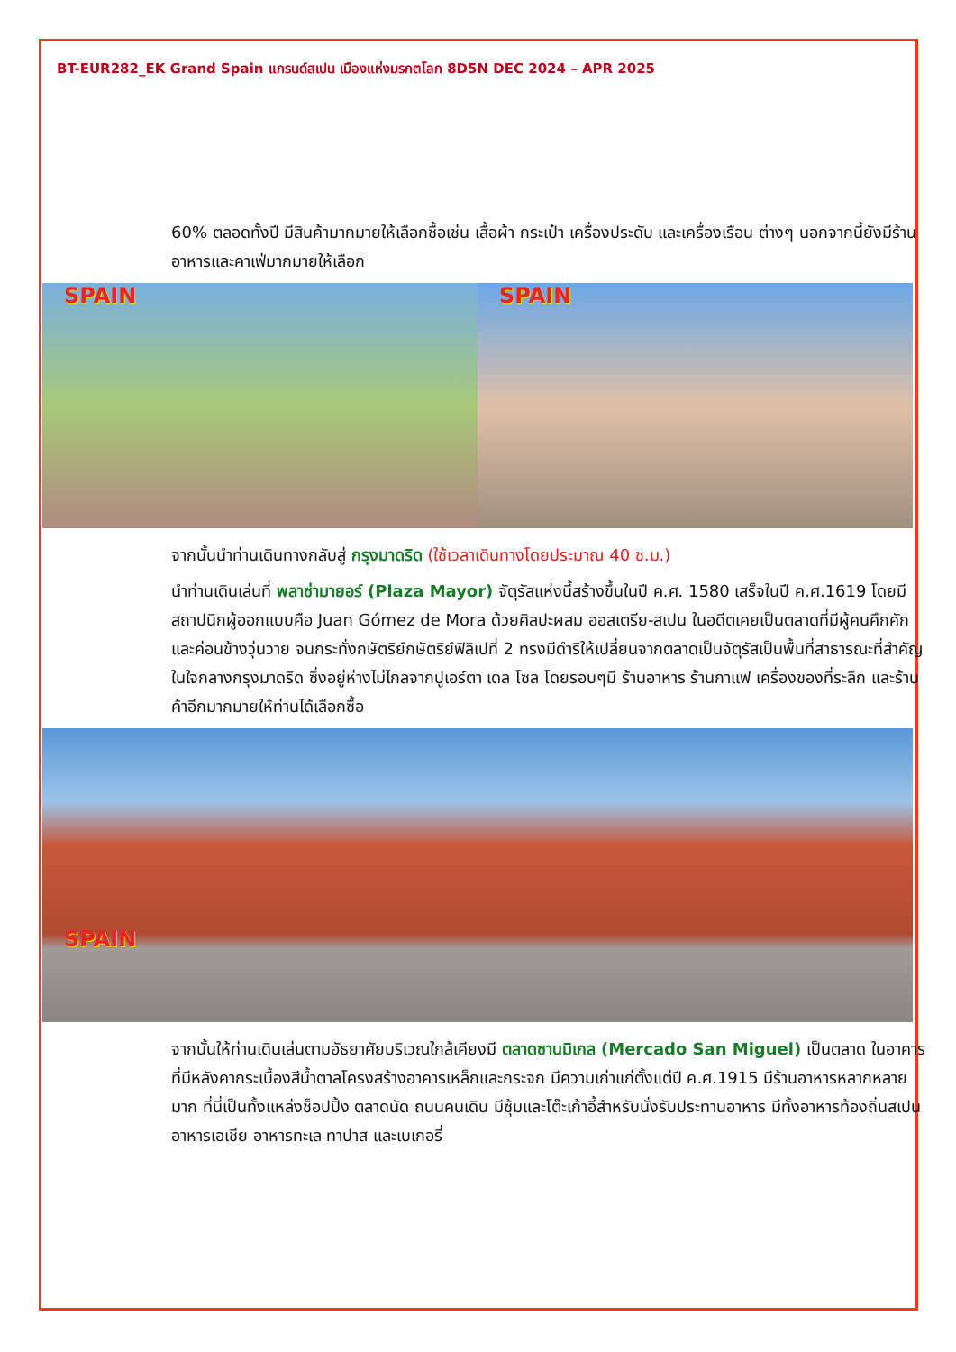BT-EUR282_EK Grand Spain แกรนด์สเปน เมืองแห่งมรกตโลก 8D5N DEC 2024 – APR 2025
60% ตลอดทั้งปี มีสินค้ามากมายให้เลือกซื้อเช่น เสื้อผ้า กระเป๋า เครื่องประดับ และเครื่องเรือน ต่างๆ นอกจากนี้ยังมีร้านอาหารและคาเฟ่มากมายให้เลือก
SPAIN SPAIN
จากนั้นนำท่านเดินทางกลับสู่ กรุงมาดริด (ใช้เวลาเดินทางโดยประมาณ 40 ช.ม.)
นำท่านเดินเล่นที่ พลาซ่ามายอร์ (Plaza Mayor) จัตุรัสแห่งนี้สร้างขึ้นในปี ค.ศ. 1580 เสร็จในปี ค.ศ.1619 โดยมีสถาปนิกผู้ออกแบบคือ Juan Gómez de Mora ด้วยศิลปะผสม ออสเตรีย-สเปน ในอดีตเคยเป็นตลาดที่มีผู้คนคึกคักและค่อนข้างวุ่นวาย จนกระทั่งกษัตริย์กษัตริย์ฟิลิเปที่ 2 ทรงมีดำริให้เปลี่ยนจากตลาดเป็นจัตุรัสเป็นพื้นที่สาธารณะที่สำคัญในใจกลางกรุงมาดริด ซึ่งอยู่ห่างไม่ไกลจากปูเอร์ตา เดล โซล โดยรอบๆมี ร้านอาหาร ร้านกาแฟ เครื่องของที่ระลึก และร้านค้าอีกมากมายให้ท่านได้เลือกซื้อ
SPAIN
จากนั้นให้ท่านเดินเล่นตามอัธยาศัยบริเวณใกล้เคียงมี ตลาดซานมิเกล (Mercado San Miguel) เป็นตลาด ในอาคารที่มีหลังคากระเบื้องสีน้ำตาลโครงสร้างอาคารเหล็กและกระจก มีความเก่าแก่ตั้งแต่ปี ค.ศ.1915 มีร้านอาหารหลากหลายมาก ที่นี่เป็นทั้งแหล่งช็อปปิ้ง ตลาดนัด ถนนคนเดิน มีซุ้มและโต๊ะเก้าอี้สำหรับนั่งรับประทานอาหาร มีทั้งอาหารท้องถิ่นสเปน อาหารเอเชีย อาหารทะเล ทาปาส และเบเกอรี่